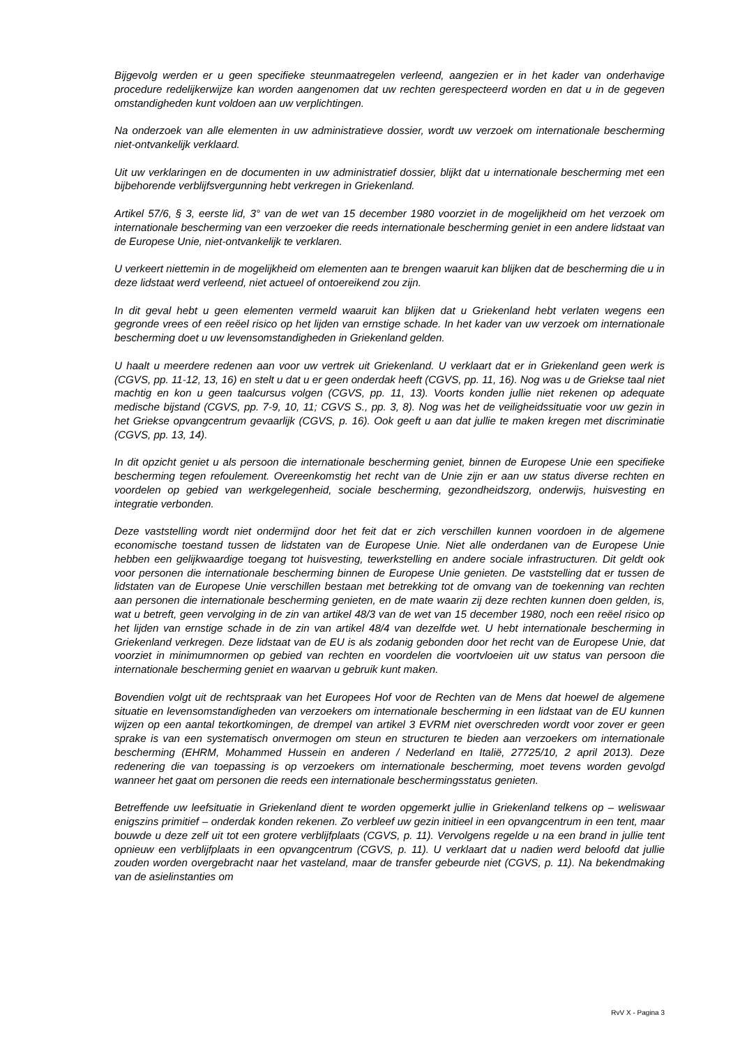Bijgevolg werden er u geen specifieke steunmaatregelen verleend, aangezien er in het kader van onderhavige procedure redelijkerwijze kan worden aangenomen dat uw rechten gerespecteerd worden en dat u in de gegeven omstandigheden kunt voldoen aan uw verplichtingen.
Na onderzoek van alle elementen in uw administratieve dossier, wordt uw verzoek om internationale bescherming niet-ontvankelijk verklaard.
Uit uw verklaringen en de documenten in uw administratief dossier, blijkt dat u internationale bescherming met een bijbehorende verblijfsvergunning hebt verkregen in Griekenland.
Artikel 57/6, § 3, eerste lid, 3° van de wet van 15 december 1980 voorziet in de mogelijkheid om het verzoek om internationale bescherming van een verzoeker die reeds internationale bescherming geniet in een andere lidstaat van de Europese Unie, niet-ontvankelijk te verklaren.
U verkeert niettemin in de mogelijkheid om elementen aan te brengen waaruit kan blijken dat de bescherming die u in deze lidstaat werd verleend, niet actueel of ontoereikend zou zijn.
In dit geval hebt u geen elementen vermeld waaruit kan blijken dat u Griekenland hebt verlaten wegens een gegronde vrees of een reëel risico op het lijden van ernstige schade. In het kader van uw verzoek om internationale bescherming doet u uw levensomstandigheden in Griekenland gelden.
U haalt u meerdere redenen aan voor uw vertrek uit Griekenland. U verklaart dat er in Griekenland geen werk is (CGVS, pp. 11-12, 13, 16) en stelt u dat u er geen onderdak heeft (CGVS, pp. 11, 16). Nog was u de Griekse taal niet machtig en kon u geen taalcursus volgen (CGVS, pp. 11, 13). Voorts konden jullie niet rekenen op adequate medische bijstand (CGVS, pp. 7-9, 10, 11; CGVS S., pp. 3, 8). Nog was het de veiligheidssituatie voor uw gezin in het Griekse opvangcentrum gevaarlijk (CGVS, p. 16). Ook geeft u aan dat jullie te maken kregen met discriminatie (CGVS, pp. 13, 14).
In dit opzicht geniet u als persoon die internationale bescherming geniet, binnen de Europese Unie een specifieke bescherming tegen refoulement. Overeenkomstig het recht van de Unie zijn er aan uw status diverse rechten en voordelen op gebied van werkgelegenheid, sociale bescherming, gezondheidszorg, onderwijs, huisvesting en integratie verbonden.
Deze vaststelling wordt niet ondermijnd door het feit dat er zich verschillen kunnen voordoen in de algemene economische toestand tussen de lidstaten van de Europese Unie. Niet alle onderdanen van de Europese Unie hebben een gelijkwaardige toegang tot huisvesting, tewerkstelling en andere sociale infrastructuren. Dit geldt ook voor personen die internationale bescherming binnen de Europese Unie genieten. De vaststelling dat er tussen de lidstaten van de Europese Unie verschillen bestaan met betrekking tot de omvang van de toekenning van rechten aan personen die internationale bescherming genieten, en de mate waarin zij deze rechten kunnen doen gelden, is, wat u betreft, geen vervolging in de zin van artikel 48/3 van de wet van 15 december 1980, noch een reëel risico op het lijden van ernstige schade in de zin van artikel 48/4 van dezelfde wet. U hebt internationale bescherming in Griekenland verkregen. Deze lidstaat van de EU is als zodanig gebonden door het recht van de Europese Unie, dat voorziet in minimumnormen op gebied van rechten en voordelen die voortvloeien uit uw status van persoon die internationale bescherming geniet en waarvan u gebruik kunt maken.
Bovendien volgt uit de rechtspraak van het Europees Hof voor de Rechten van de Mens dat hoewel de algemene situatie en levensomstandigheden van verzoekers om internationale bescherming in een lidstaat van de EU kunnen wijzen op een aantal tekortkomingen, de drempel van artikel 3 EVRM niet overschreden wordt voor zover er geen sprake is van een systematisch onvermogen om steun en structuren te bieden aan verzoekers om internationale bescherming (EHRM, Mohammed Hussein en anderen / Nederland en Italië, 27725/10, 2 april 2013). Deze redenering die van toepassing is op verzoekers om internationale bescherming, moet tevens worden gevolgd wanneer het gaat om personen die reeds een internationale beschermingsstatus genieten.
Betreffende uw leefsituatie in Griekenland dient te worden opgemerkt jullie in Griekenland telkens op – weliswaar enigszins primitief – onderdak konden rekenen. Zo verbleef uw gezin initieel in een opvangcentrum in een tent, maar bouwde u deze zelf uit tot een grotere verblijfplaats (CGVS, p. 11). Vervolgens regelde u na een brand in jullie tent opnieuw een verblijfplaats in een opvangcentrum (CGVS, p. 11). U verklaart dat u nadien werd beloofd dat jullie zouden worden overgebracht naar het vasteland, maar de transfer gebeurde niet (CGVS, p. 11). Na bekendmaking van de asielinstanties om
RvV X - Pagina 3